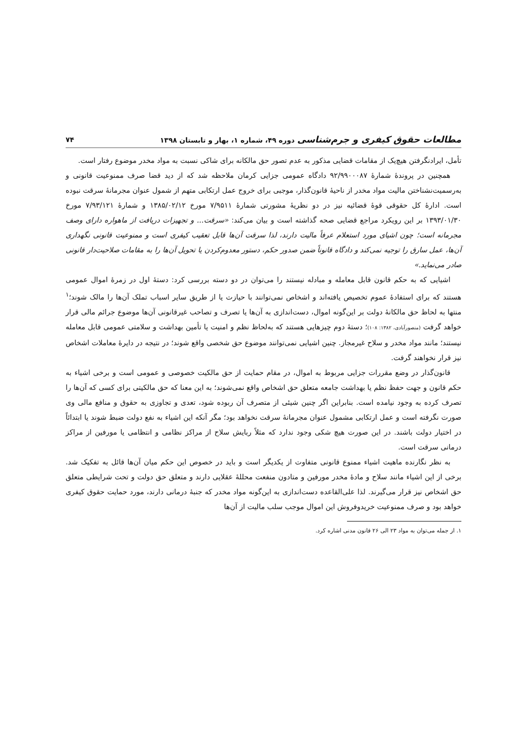مطالعات حقوق کیفری و جرم‌شناسی دوره ۴۹، شماره ۱، بهار و تابستان ۱۳۹۸ ۷۴
تأمل، ایرادنگرفتن هیچ‌یک از مقامات قضایی مذکور به عدم تصور حق مالکانه برای شاکی نسبت به مواد مخدر موضوع رفتار است.
همچنین در پروندۀ شمارۀ ۹۲/۹۹۰۰۰۸۷ دادگاه عمومی جزایی کرمان ملاحظه شد که از دید قضا صرف ممنوعیت قانونی و به‌رسمیت‌نشناختن مالیت مواد مخدر از ناحیۀ قانون‌گذار، موجبی برای خروج عمل ارتکابی متهم از شمول عنوان مجرمانۀ سرقت نبوده است. ادارۀ کل حقوقی قوۀ قضائیه نیز در دو نظریۀ مشورتی شمارۀ ۷/۹۵۱۱ مورخ ۱۳۸۵/۰۲/۱۲ و شمارۀ ۷/۹۳/۱۲۱ مورخ ۱۳۹۳/۰۱/۳۰ بر این رویکرد مراجع قضایی صحه گذاشته است و بیان می‌کند: «سرقت... و تجهیزات دریافت از ماهواره دارای وصف مجرمانه است؛ چون اشیای مورد استعلام عرفاً مالیت دارند، لذا سرقت آن‌ها قابل تعقیب کیفری است و ممنوعیت قانونی نگهداری آن‌ها، عمل سارق را توجیه نمی‌کند و دادگاه قانوناً ضمن صدور حکم، دستور معدوم‌کردن یا تحویل آن‌ها را به مقامات صلاحیت‌دار قانونی صادر می‌نماید.»
اشیایی که به حکم قانون قابل معامله و مبادله نیستند را می‌توان در دو دسته بررسی کرد: دستۀ اول در زمرۀ اموال عمومی هستند که برای استفادۀ عموم تخصیص یافته‌اند و اشخاص نمی‌توانند با حیازت یا از طریق سایر اسباب تملک آن‌ها را مالک شوند؛<sup>۱</sup> منتها به لحاظ حق مالکانۀ دولت بر این‌گونه اموال، دست‌اندازی به آن‌ها یا تصرف و تصاحب غیرقانونی آن‌ها موضوع جرائم مالی قرار خواهد گرفت (منصورآبادی، ۱۳۸۲: ۱۰۸)؛ دستۀ دوم چیزهایی هستند که به‌لحاظ نظم و امنیت یا تأمین بهداشت و سلامتی عمومی قابل معامله نیستند؛ مانند مواد مخدر و سلاح غیرمجاز. چنین اشیایی نمی‌توانند موضوع حق شخصی واقع شوند؛ در نتیجه در دایرۀ معاملات اشخاص نیز قرار نخواهند گرفت.
قانون‌گذار در وضع مقررات جزایی مربوط به اموال، در مقام حمایت از حق مالکیت خصوصی و عمومی است و برخی اشیاء به حکم قانون و جهت حفظ نظم یا بهداشت جامعه متعلق حق اشخاص واقع نمی‌شوند؛ به این معنا که حق مالکیتی برای کسی که آن‌ها را تصرف کرده به وجود نیامده است. بنابراین اگر چنین شیئی از متصرف آن ربوده شود، تعدی و تجاوزی به حقوق و منافع مالی وی صورت نگرفته است و عمل ارتکابی مشمول عنوان مجرمانۀ سرقت نخواهد بود؛ مگر آنکه این اشیاء به نفع دولت ضبط شوند یا ابتدائاً در اختیار دولت باشند. در این صورت هیچ شکی وجود ندارد که مثلاً ربایش سلاح از مراکز نظامی و انتظامی یا مورفین از مراکز درمانی سرقت است.
به نظر نگارنده ماهیت اشیاء ممنوع قانونی متفاوت از یکدیگر است و باید در خصوص این حکم میان آن‌ها قائل به تفکیک شد. برخی از این اشیاء مانند سلاح و مادۀ مخدر مورفین و متادون منفعت محللۀ عقلایی دارند و متعلق حق دولت و تحت شرایطی متعلق حق اشخاص نیز قرار می‌گیرند. لذا علی‌القاعده دست‌اندازی به این‌گونه مواد مخدر که جنبۀ درمانی دارند، مورد حمایت حقوق کیفری خواهد بود و صرف ممنوعیت خریدوفروش این اموال موجب سلب مالیت از آن‌ها
۱. از جمله می‌توان به مواد ۲۳ الی ۲۶ قانون مدنی اشاره کرد.